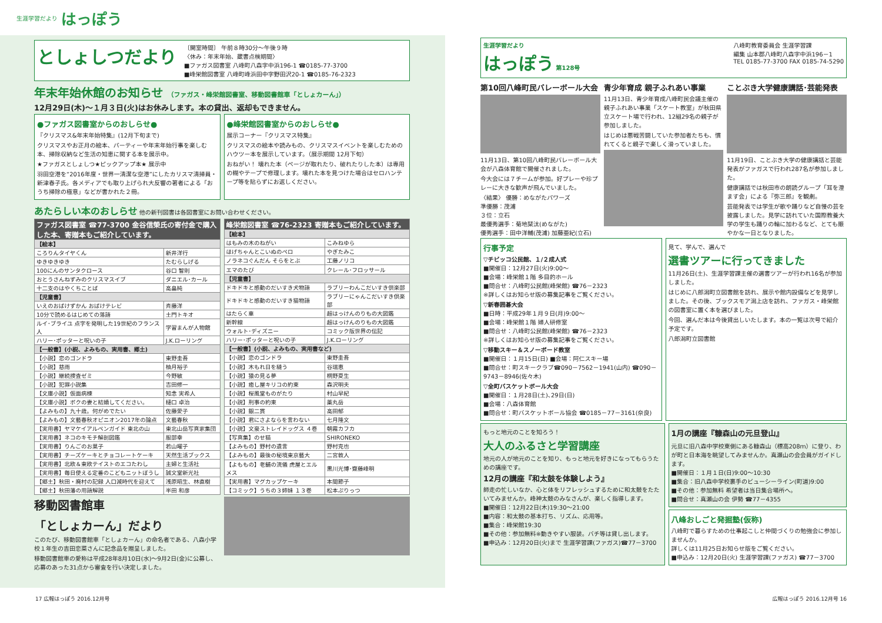生涯学習だより はっぽう
としょしつだより
〔開室時間〕 午前８時30分～午後９時
〈休み：年末年始、蔵書点検期間〉
■ファガス図書室 八峰町八森字中浜196-1 ☎0185-77-3700
■峰栄館図書室 八峰町峰浜田中字野田沢20-1 ☎0185-76-2323
年末年始休館のお知らせ （ファガス・峰栄館図書室、移動図書館車「としょカーん」）
12月29日(木)～１月３日(火)はお休みします。本の貸出、返却もできません。
●ファガス図書室からのおしらせ●
『クリスマス&年末年始特集』(12月下旬まで)
クリスマスやお正月の絵本、パーティーや年末年始行事を楽しむ本、掃除収納など生活の知恵に関する本を展示中。
★ファガスとしょしつ★ピックアップ本★ 展示中
羽田空港を“2016年度・世界一清潔な空港”にしたカリスマ清掃員・新津春子氏。各メディアでも取り上げられ大反響の著者による「おうち掃除の極意」などが書かれた２冊。
●峰栄館図書室からのおしらせ●
展示コーナー『クリスマス特集』
クリスマスの絵本や読みもの、クリスマスイベントを楽しむためのハウツー本を展示しています。（展示期間 12月下旬）
おねがい！ 壊れた本（ページが取れたり、破れたりした本）は専用の糊やテープで修理します。壊れた本を見つけた場合はセロハンテープ等を貼らずにお返しください。
あたらしい本のおしらせ 他の新刊図書は各図書室にお問い合わせください。
| ファガス図書室 ☎77-3700 金谷信榮氏の寄付金で購入した本、寄贈本もご紹介しています。 | |
| --- | --- |
| 【絵本】 | |
| ころりんタイヤくん | 新井洋行 |
| ゆきゆきゆき | たむらしげる |
| 100にんのサンタクロース | 谷口 智則 |
| おとうさんねずみのクリスマスイブ | ダニエル･カール |
| 十二支のはやくちことば | 高畠純 |
| 【児童書】 | |
| いえのおばけずかん おばけテレビ | 斉藤洋 |
| 10分で読めるはじめての落語 | 土門トキオ |
| ルイ･ブライユ 点字を発明した19世紀のフランス人 | 学習まんが人物館 |
| ハリー･ポッターと呪いの子 | J.K.ローリング |
| 【一般書】(小説、よみもの、実用書、郷土) | |
| 【小説】恋のゴンドラ | 東野圭吾 |
| 【小説】慈雨 | 柚月裕子 |
| 【小説】継続捜査ゼミ | 今野敏 |
| 【小説】犯罪小説集 | 吉田修一 |
| 【文庫小説】仮面病棟 | 知念 実希人 |
| 【文庫小説】ボクの妻と結婚してください。 | 樋口 卓治 |
| 【よみもの】九十歳。何がめでたい | 佐藤愛子 |
| 【よみもの】文藝春秋オピニオン2017年の論点 | 文藝春秋 |
| 【実用書】ヤマケイアルペンガイド 東北の山 | 東北山岳写真家集団 |
| 【実用書】ネコのキモチ解剖図鑑 | 服部幸 |
| 【実用書】りんごのお菓子 | 若山曜子 |
| 【実用書】チーズケーキとチョコレートケーキ | 天然生活ブックス |
| 【実用書】北欧＆東欧テイストのエコたわし | 主婦と生活社 |
| 【実用書】毎日使える定番のこどもニットぼうし | 誠文堂新光社 |
| 【郷土】秋田・廃村の記録 人口減時代を迎えて | 浅原昭生、林直樹 |
| 【郷土】秋田藩の用語解説 | 半田 和彦 |
| 峰栄館図書室 ☎76-2323 寄贈本もご紹介しています。 | |
| --- | --- |
| 【絵本】 | |
| はもみの木のねがい | こみねゆら |
| ほげちゃんとこいぬのペロ | やぎたみこ |
| ノラネコぐんだん そらをとぶ | 工藤ノリコ |
| エマのたび | クレール･フロッサール |
| 【児童書】 | |
| ドキドキと感動のだいすき犬物語 | ラブリーわんこだいすき倶楽部 |
| ドキドキと感動のだいすき猫物語 | ラブリーにゃんこだいすき倶楽部 |
| はたらく車 | 超はっけんのりもの大図鑑 |
| 新幹線 | 超はっけんのりもの大図鑑 |
| ウォルト･ディズニー | コミック版世界の伝記 |
| ハリー･ポッターと呪いの子 | J.K.ローリング |
| 【一般書】(小説、よみもの、実用書など) | |
| 【小説】恋のゴンドラ | 東野圭吾 |
| 【小説】木もれ日を縫う | 谷瑞恵 |
| 【小説】猿の見る夢 | 桐野夏生 |
| 【小説】癒し屋キリコの約束 | 森沢明夫 |
| 【小説】桜風堂ものがたり | 村山早紀 |
| 【小説】刑事の約束 | 薬丸岳 |
| 【小説】銀二貫 | 高田郁 |
| 【小説】君にさよならを言わない | 七月隆文 |
| 【小説】文豪ストレイドッグス ４巻 | 朝霧カフカ |
| 【写真集】のせ猫 | SHIRONEKO |
| 【よみもの】野村の遺言 | 野村克也 |
| 【よみもの】最後の秘境東京藝大 | 二宮敦人 |
| 【よももの】老舗の流儀 虎屋とエルメス | 黒川光博･齋藤峰明 |
| 【実用書】マグカップケーキ | 本間節子 |
| 【コミック】うちの３姉妹 １３巻 | 松本ぷりっつ |
移動図書館車
「としょカーん」だより
このたび、移動図書館車「としょカーん」の命名者である、八森小学校１年生の吉田恋菜さんに記念品を贈呈しました。
移動図書館車の愛称は平成28年8月10日(水)～9月2日(金)に公募し、応募のあった31点から審査を行い決定しました。
生涯学習だより
はっぽう 第128号
八峰町教育委員会 生涯学習課
編集 山本郡八峰町八森字中浜196－1
TEL 0185-77-3700 FAX 0185-74-5290
第10回八峰町民バレーボール大会
11月13日、第10回八峰町民バレーボール大会が八森体育館で開催されました。
今大会には７チームが参加。好プレーや珍プレーに大きな歓声が飛んでいました。
〈結果〉 優勝：めながたパワーズ
準優勝：茂浦
３位：立石
最優秀選手：菊地栞汰(めながた)
優秀選手：田中洋輔(茂浦) 加藤亜紀(立石)
青少年育成 親子ふれあい事業
11月13日、青少年育成八峰町民会議主催の親子ふれあい事業「スケート教室」が秋田県立スケート場で行われ、12組29名の親子が参加しました。
はじめは悪戦苦闘していた参加者たちも、慣れてくると親子で楽しく滑っていました。
ことぶき大学健康講話･芸能発表
11月19日、ことぶき大学の健康講話と芸能発表がファガスで行われ287名が参加しました。
健康講話では秋田市の朗読グループ「耳を澄ます会」による『弥三郎』を観劇。
芸能発表では学生が歌や踊りなど自慢の芸を披露しました。見学に訪れていた国際教養大学の学生も踊りの輪に加わるなど、とても賑やかな一日となりました。
行事予定
▽チビッコ公民館、１/２成人式
■開催日：12月27日(火)9:00～
■会場：峰栄館１階 多目的ホール
■問合せ：八峰町公民館(峰栄館) ☎76－2323
※詳しくはお知らせ版の募集記事をご覧ください。
▽新春囲碁大会
■日時：平成29年１月９日(月)9:00～
■会場：峰栄館１階 婦人研修室
■問合せ：八峰町公民館(峰栄館) ☎76－2323
※詳しくはお知らせ版の募集記事をご覧ください。
▽移動スキー＆スノーボード教室
■開催日：１月15日(日) ■会場：阿仁スキー場
■問合せ：町スキークラブ☎090－7562－1941(山内) ☎090－9743－8946(佐々木)
▽全町バスケットボール大会
■開催日：１月28日(土)､29日(日)
■会場：八森体育館
■問合せ：町バスケットボール協会 ☎0185－77－3161(奈良)
見て、学んで、選んで
選書ツアーに行ってきました
11月26日(土)、生涯学習課主催の選書ツアーが行われ16名が参加しました。
はじめに八郎潟町立図書館を訪れ、展示や館内設備などを見学しました。その後、ブックスモア潟上店を訪れ、ファガス・峰栄館の図書室に置く本を選びました。
今回、選んだ本は今後貸出しいたします。本の一覧は次号で紹介予定です。
八郎潟町立図書館
もっと地元のことを知ろう！
大人のふるさと学習講座
地元の人が地元のことを知り、もっと地元を好きになってもらうための講座です。
12月の講座『和太鼓を体験しよう』
師走の忙しいなか、心と体をリフレッシュするために和太鼓をたたいてみませんか。峰神太鼓のみなさんが、楽しく指導します。
■開催日：12月22日(木)19:30～21:00
■内容：和太鼓の基本打ち、リズム、応用等。
■集合：峰栄館19:30
■その他：参加無料※動きやすい服装。バチ等は貸し出します。
■申込み：12月20日(火)まで 生涯学習課(ファガス)☎77－3700
1月の講座『糠森山の元旦登山』
元旦に旧八森中学校東側にある糠森山（標高208ｍ）に登り、わが町と日本海を眺望してみませんか。真瀬山の会会員がガイドします。
■開催日：１月１日(日)9:00～10:30
■集合：旧八森中学校裏手のビューシーライン(町道)9:00
■その他：参加無料 希望者は当日集合場所へ。
■問合せ：真瀬山の会 伊勢 ☎77－4355
八峰おしごと発掘塾(仮称)
八峰町で暮らすための仕事起こしと仲間づくりの勉強会に参加しませんか。
詳しくは11月25日お知らせ版をご覧ください。
■申込み：12月20日(火) 生涯学習課(ファガス) ☎77－3700
17 広報はっぽう 2016.12月号 広報はっぽう 2016.12月号 16